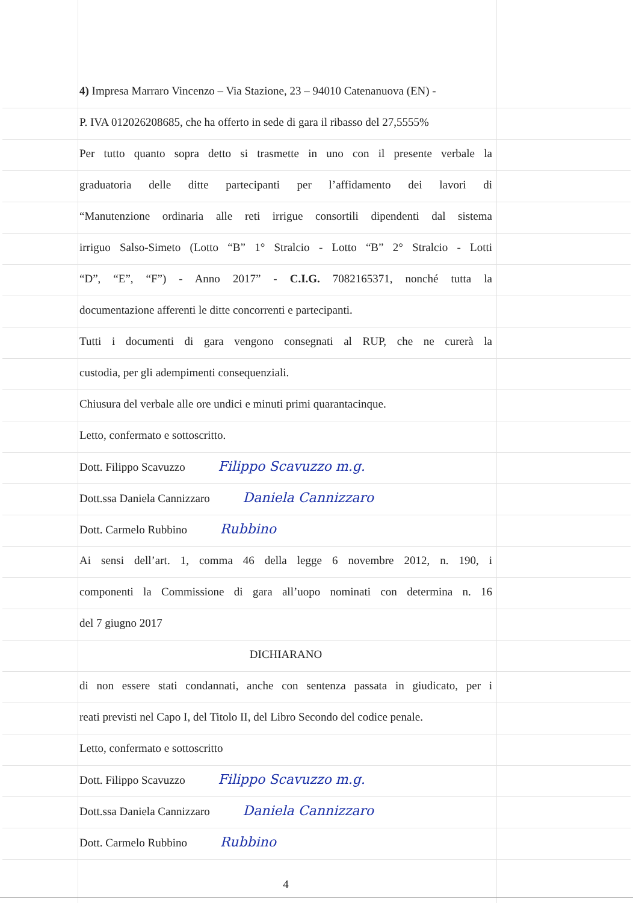4) Impresa Marraro Vincenzo – Via Stazione, 23 – 94010 Catenanuova (EN) -
P. IVA 012026208685, che ha offerto in sede di gara il ribasso del 27,5555%
Per tutto quanto sopra detto si trasmette in uno con il presente verbale la
graduatoria delle ditte partecipanti per l’affidamento dei lavori di
“Manutenzione ordinaria alle reti irrigue consortili dipendenti dal sistema
irriguo Salso-Simeto (Lotto “B” 1° Stralcio - Lotto “B” 2° Stralcio - Lotti
“D”, “E”, “F”) - Anno 2017” - C.I.G. 7082165371, nonché tutta la
documentazione afferenti le ditte concorrenti e partecipanti.
Tutti i documenti di gara vengono consegnati al RUP, che ne curerà la
custodia, per gli adempimenti consequenziali.
Chiusura del verbale alle ore undici e minuti primi quarantacinque.
Letto, confermato e sottoscritto.
Dott. Filippo Scavuzzo Filippo Scavuzzo m.g.
Dott.ssa Daniela Cannizzaro Daniela Cannizzaro
Dott. Carmelo Rubbino Rubbino
Ai sensi dell’art. 1, comma 46 della legge 6 novembre 2012, n. 190, i
componenti la Commissione di gara all’uopo nominati con determina n. 16
del 7 giugno 2017
DICHIARANO
di non essere stati condannati, anche con sentenza passata in giudicato, per i
reati previsti nel Capo I, del Titolo II, del Libro Secondo del codice penale.
Letto, confermato e sottoscritto
Dott. Filippo Scavuzzo Filippo Scavuzzo m.g.
Dott.ssa Daniela Cannizzaro Daniela Cannizzaro
Dott. Carmelo Rubbino Rubbino
4